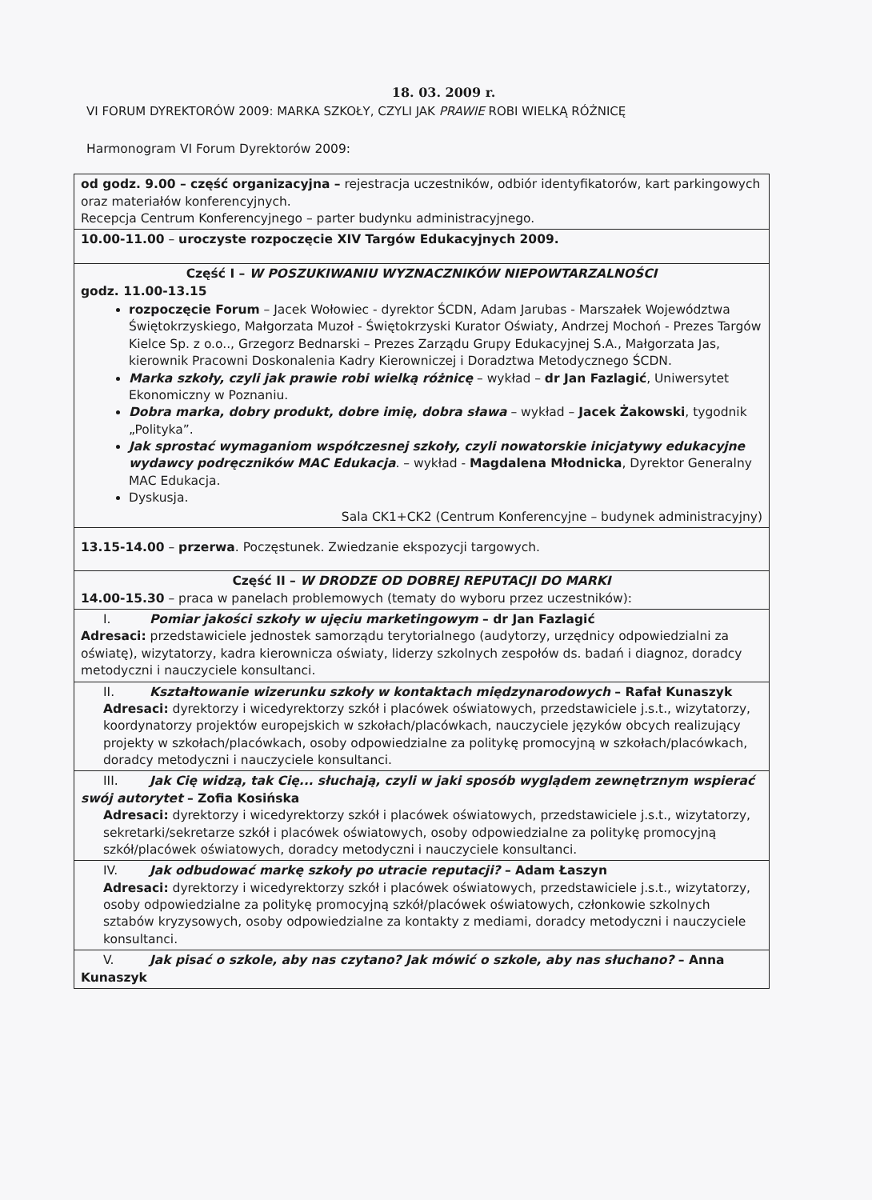18. 03. 2009 r.
VI FORUM DYREKTORÓW 2009: MARKA SZKOŁY, CZYLI JAK PRAWIE ROBI WIELKĄ RÓŻNICĘ
Harmonogram VI Forum Dyrektorów 2009:
| od godz. 9.00 – część organizacyjna – rejestracja uczestników, odbiór identyfikatorów, kart parkingowych oraz materiałów konferencyjnych. Recepcja Centrum Konferencyjnego – parter budynku administracyjnego. |
| 10.00-11.00 – uroczyste rozpoczęcie XIV Targów Edukacyjnych 2009. |
| Część I – W POSZUKIWANIU WYZNACZNIKÓW NIEPOWTARZALNOŚCI godz. 11.00-13.15 rozpoczęcie Forum – Jacek Wołowiec - dyrektor ŚCDN, Adam Jarubas - Marszałek Województwa Świętokrzyskiego, Małgorzata Muzoł - Świętokrzyski Kurator Oświaty, Andrzej Mochoń - Prezes Targów Kielce Sp. z o.o.., Grzegorz Bednarski – Prezes Zarządu Grupy Edukacyjnej S.A., Małgorzata Jas, kierownik Pracowni Doskonalenia Kadry Kierowniczej i Doradztwa Metodycznego ŚCDN. Marka szkoły, czyli jak prawie robi wielką różnicę – wykład – dr Jan Fazlagić , Uniwersytet Ekonomiczny w Poznaniu. Dobra marka, dobry produkt, dobre imię, dobra sława – wykład – Jacek Żakowski , tygodnik „Polityka”. Jak sprostać wymaganiom współczesnej szkoły, czyli nowatorskie inicjatywy edukacyjne wydawcy podręczników MAC Edukacja . – wykład - Magdalena Młodnicka , Dyrektor Generalny MAC Edukacja. Dyskusja. Sala CK1+CK2 (Centrum Konferencyjne – budynek administracyjny) |
| 13.15-14.00 – przerwa . Poczęstunek. Zwiedzanie ekspozycji targowych. |
| Część II – W DRODZE OD DOBREJ REPUTACJI DO MARKI 14.00-15.30 – praca w panelach problemowych (tematy do wyboru przez uczestników): |
| I. Pomiar jakości szkoły w ujęciu marketingowym – dr Jan Fazlagić Adresaci: przedstawiciele jednostek samorządu terytorialnego (audytorzy, urzędnicy odpowiedzialni za oświatę), wizytatorzy, kadra kierownicza oświaty, liderzy szkolnych zespołów ds. badań i diagnoz, doradcy metodyczni i nauczyciele konsultanci. |
| II. Kształtowanie wizerunku szkoły w kontaktach międzynarodowych – Rafał Kunaszyk Adresaci: dyrektorzy i wicedyrektorzy szkół i placówek oświatowych, przedstawiciele j.s.t., wizytatorzy, koordynatorzy projektów europejskich w szkołach/placówkach, nauczyciele języków obcych realizujący projekty w szkołach/placówkach, osoby odpowiedzialne za politykę promocyjną w szkołach/placówkach, doradcy metodyczni i nauczyciele konsultanci. |
| III. Jak Cię widzą, tak Cię... słuchają, czyli w jaki sposób wyglądem zewnętrznym wspierać swój autorytet – Zofia Kosińska Adresaci: dyrektorzy i wicedyrektorzy szkół i placówek oświatowych, przedstawiciele j.s.t., wizytatorzy, sekretarki/sekretarze szkół i placówek oświatowych, osoby odpowiedzialne za politykę promocyjną szkół/placówek oświatowych, doradcy metodyczni i nauczyciele konsultanci. |
| IV. Jak odbudować markę szkoły po utracie reputacji? – Adam Łaszyn Adresaci: dyrektorzy i wicedyrektorzy szkół i placówek oświatowych, przedstawiciele j.s.t., wizytatorzy, osoby odpowiedzialne za politykę promocyjną szkół/placówek oświatowych, członkowie szkolnych sztabów kryzysowych, osoby odpowiedzialne za kontakty z mediami, doradcy metodyczni i nauczyciele konsultanci. |
| V. Jak pisać o szkole, aby nas czytano? Jak mówić o szkole, aby nas słuchano? – Anna Kunaszyk |